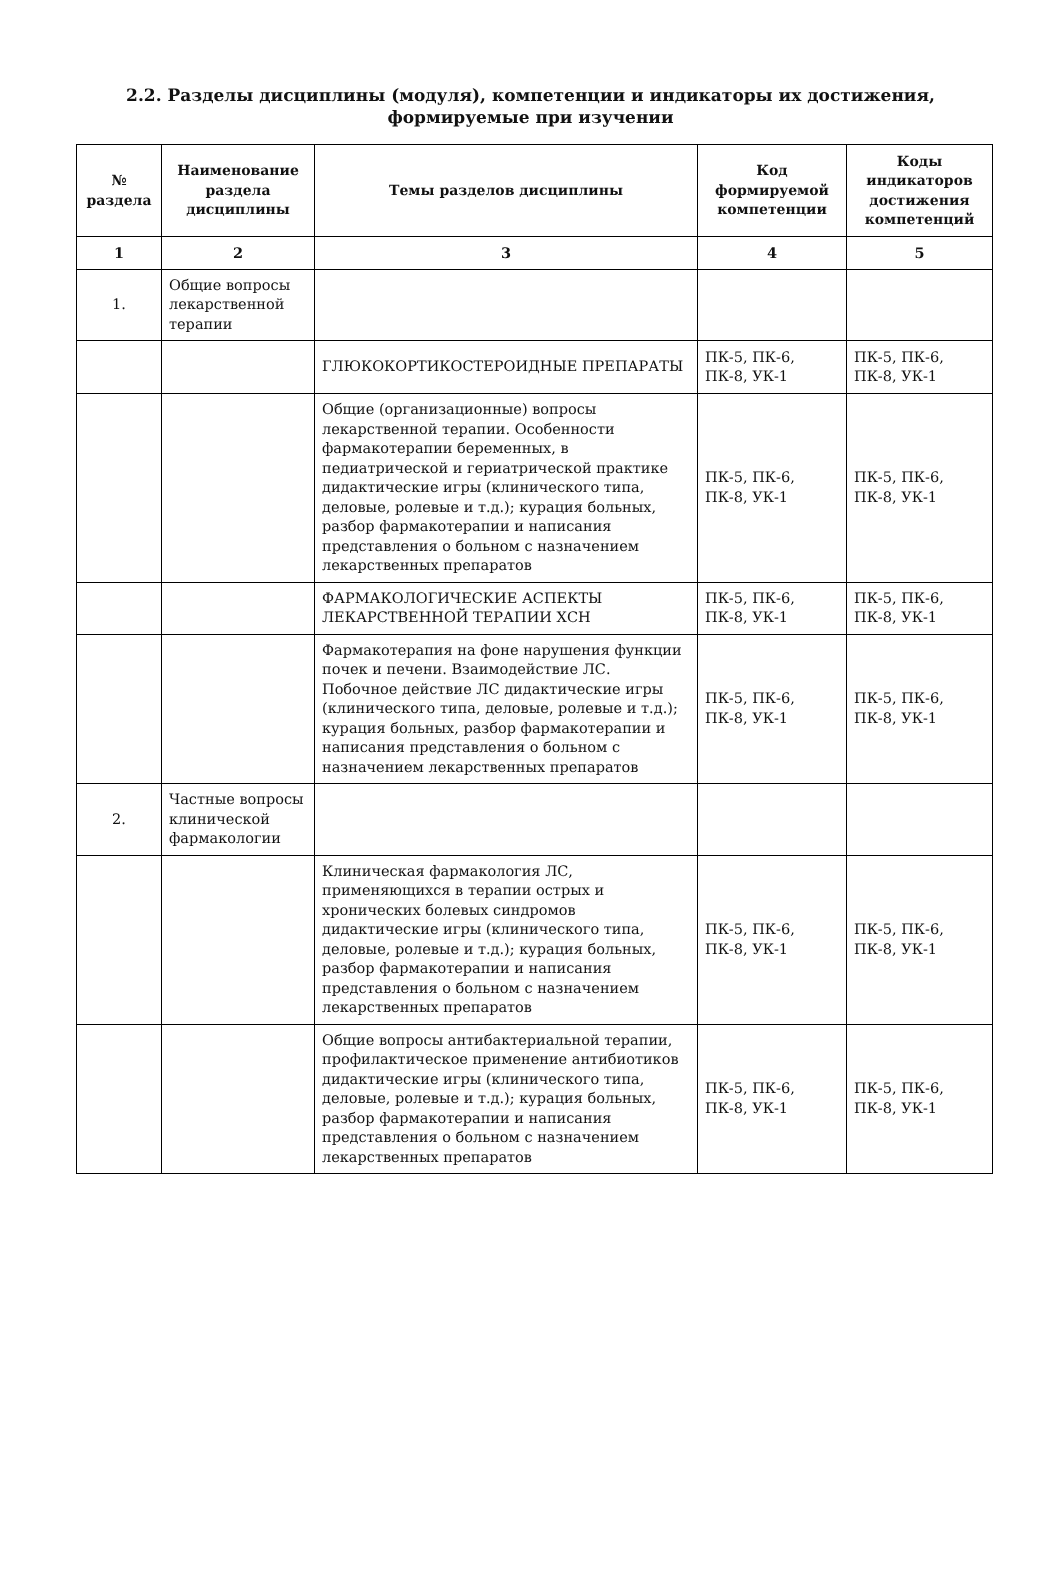2.2. Разделы дисциплины (модуля), компетенции и индикаторы их достижения,
формируемые при изучении
| № раздела | Наименование раздела дисциплины | Темы разделов дисциплины | Код формируемой компетенции | Коды индикаторов достижения компетенций |
| --- | --- | --- | --- | --- |
| 1 | 2 | 3 | 4 | 5 |
| 1. | Общие вопросы лекарственной терапии | | | |
| | | ГЛЮКОКОРТИКОСТЕРОИДНЫЕ ПРЕПАРАТЫ | ПК-5, ПК-6, ПК-8, УК-1 | ПК-5, ПК-6, ПК-8, УК-1 |
| | | Общие (организационные) вопросы лекарственной терапии. Особенности фармакотерапии беременных, в педиатрической и гериатрической практике дидактические игры (клинического типа, деловые, ролевые и т.д.); курация больных, разбор фармакотерапии и написания представления о больном с назначением лекарственных препаратов | ПК-5, ПК-6, ПК-8, УК-1 | ПК-5, ПК-6, ПК-8, УК-1 |
| | | ФАРМАКОЛОГИЧЕСКИЕ АСПЕКТЫ ЛЕКАРСТВЕННОЙ ТЕРАПИИ ХСН | ПК-5, ПК-6, ПК-8, УК-1 | ПК-5, ПК-6, ПК-8, УК-1 |
| | | Фармакотерапия на фоне нарушения функции почек и печени. Взаимодействие ЛС. Побочное действие ЛС дидактические игры (клинического типа, деловые, ролевые и т.д.); курация больных, разбор фармакотерапии и написания представления о больном с назначением лекарственных препаратов | ПК-5, ПК-6, ПК-8, УК-1 | ПК-5, ПК-6, ПК-8, УК-1 |
| 2. | Частные вопросы клинической фармакологии | | | |
| | | Клиническая фармакология ЛС, применяющихся в терапии острых и хронических болевых синдромов дидактические игры (клинического типа, деловые, ролевые и т.д.); курация больных, разбор фармакотерапии и написания представления о больном с назначением лекарственных препаратов | ПК-5, ПК-6, ПК-8, УК-1 | ПК-5, ПК-6, ПК-8, УК-1 |
| | | Общие вопросы антибактериальной терапии, профилактическое применение антибиотиков дидактические игры (клинического типа, деловые, ролевые и т.д.); курация больных, разбор фармакотерапии и написания представления о больном с назначением лекарственных препаратов | ПК-5, ПК-6, ПК-8, УК-1 | ПК-5, ПК-6, ПК-8, УК-1 |